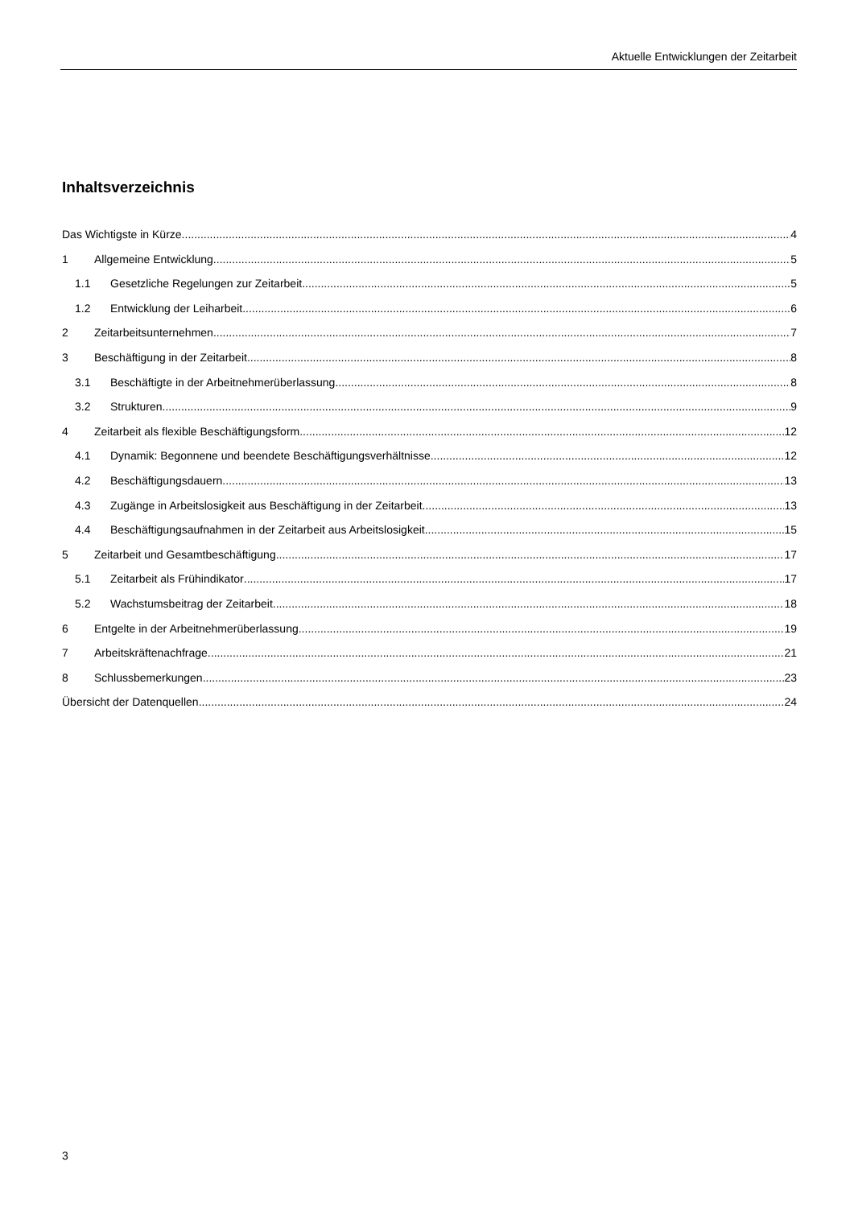Aktuelle Entwicklungen der Zeitarbeit
Inhaltsverzeichnis
Das Wichtigste in Kürze 4
1 Allgemeine Entwicklung 5
1.1 Gesetzliche Regelungen zur Zeitarbeit 5
1.2 Entwicklung der Leiharbeit 6
2 Zeitarbeitsunternehmen 7
3 Beschäftigung in der Zeitarbeit 8
3.1 Beschäftigte in der Arbeitnehmerüberlassung 8
3.2 Strukturen 9
4 Zeitarbeit als flexible Beschäftigungsform 12
4.1 Dynamik: Begonnene und beendete Beschäftigungsverhältnisse 12
4.2 Beschäftigungsdauern 13
4.3 Zugänge in Arbeitslosigkeit aus Beschäftigung in der Zeitarbeit 13
4.4 Beschäftigungsaufnahmen in der Zeitarbeit aus Arbeitslosigkeit 15
5 Zeitarbeit und Gesamtbeschäftigung 17
5.1 Zeitarbeit als Frühindikator 17
5.2 Wachstumsbeitrag der Zeitarbeit 18
6 Entgelte in der Arbeitnehmerüberlassung 19
7 Arbeitskräftenachfrage 21
8 Schlussbemerkungen 23
Übersicht der Datenquellen 24
3